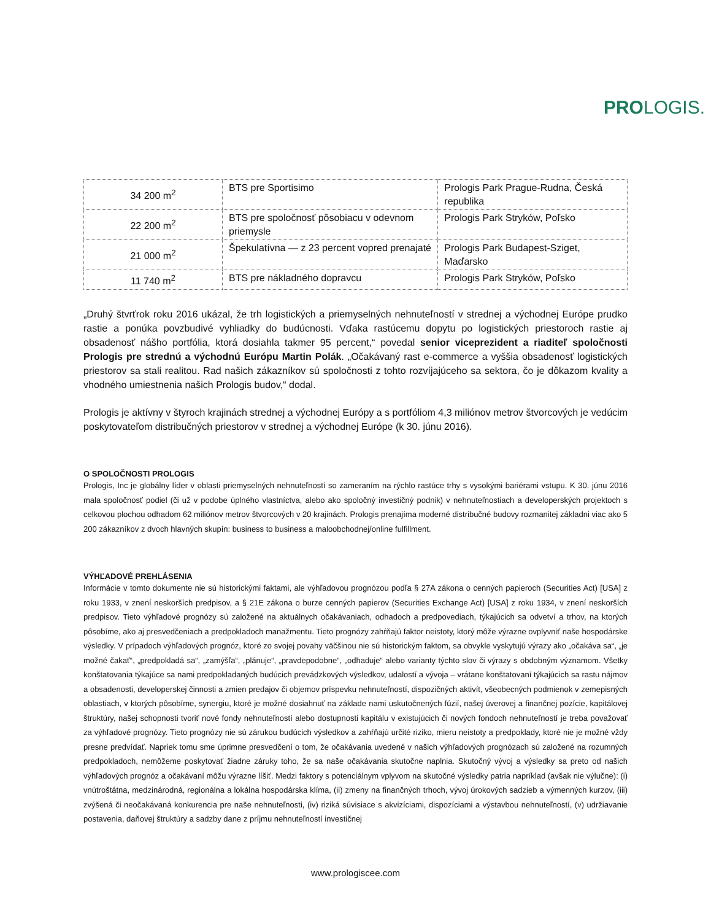PROLOGIS.
| 34 200 m<sup>2</sup> | BTS pre Sportisimo | Prologis Park Prague-Rudna, Česká republika |
| 22 200 m<sup>2</sup> | BTS pre spoločnosť pôsobiacu v odevnom priemysle | Prologis Park Stryków, Poľsko |
| 21 000 m<sup>2</sup> | Špekulatívna — z 23 percent vopred prenajaté | Prologis Park Budapest-Sziget, Maďarsko |
| 11 740 m<sup>2</sup> | BTS pre nákladného dopravcu | Prologis Park Stryków, Poľsko |
„Druhý štvrťrok roku 2016 ukázal, že trh logistických a priemyselných nehnuteľností v strednej a východnej Európe prudko rastie a ponúka povzbudivé vyhliadky do budúcnosti. Vďaka rastúcemu dopytu po logistických priestoroch rastie aj obsadenosť nášho portfólia, ktorá dosiahla takmer 95 percent,“ povedal senior viceprezident a riaditeľ spoločnosti Prologis pre strednú a východnú Európu Martin Polák. „Očakávaný rast e-commerce a vyššia obsadenosť logistických priestorov sa stali realitou. Rad našich zákazníkov sú spoločnosti z tohto rozvíjajúceho sa sektora, čo je dôkazom kvality a vhodného umiestnenia našich Prologis budov,“ dodal.
Prologis je aktívny v štyroch krajinách strednej a východnej Európy a s portfóliom 4,3 miliónov metrov štvorcových je vedúcim poskytovateľom distribučných priestorov v strednej a východnej Európe (k 30. júnu 2016).
O SPOLOČNOSTI PROLOGIS
Prologis, Inc je globálny líder v oblasti priemyselných nehnuteľností so zameraním na rýchlo rastúce trhy s vysokými bariérami vstupu. K 30. júnu 2016 mala spoločnosť podiel (či už v podobe úplného vlastníctva, alebo ako spoločný investičný podnik) v nehnuteľnostiach a developerských projektoch s celkovou plochou odhadom 62 miliónov metrov štvorcových v 20 krajinách. Prologis prenajíma moderné distribučné budovy rozmanitej základni viac ako 5 200 zákazníkov z dvoch hlavných skupín: business to business a maloobchodnej/online fulfillment.
VÝHĽADOVÉ PREHLÁSENIA
Informácie v tomto dokumente nie sú historickými faktami, ale výhľadovou prognózou podľa § 27A zákona o cenných papieroch (Securities Act) [USA] z roku 1933, v znení neskorších predpisov, a § 21E zákona o burze cenných papierov (Securities Exchange Act) [USA] z roku 1934, v znení neskorších predpisov. Tieto výhľadové prognózy sú založené na aktuálnych očakávaniach, odhadoch a predpovediach, týkajúcich sa odvetví a trhov, na ktorých pôsobíme, ako aj presvedčeniach a predpokladoch manažmentu. Tieto prognózy zahŕňajú faktor neistoty, ktorý môže výrazne ovplyvniť naše hospodárske výsledky. V prípadoch výhľadových prognóz, ktoré zo svojej povahy väčšinou nie sú historickým faktom, sa obvykle vyskytujú výrazy ako „očakáva sa“, „je možné čakať“, „predpokladá sa“, „zamýšľa“, „plánuje“, „pravdepodobne“, „odhaduje“ alebo varianty týchto slov či výrazy s obdobným významom. Všetky konštatovania týkajúce sa nami predpokladaných budúcich prevádzkových výsledkov, udalostí a vývoja – vrátane konštatovaní týkajúcich sa rastu nájmov a obsadenosti, developerskej činnosti a zmien predajov či objemov príspevku nehnuteľností, dispozičných aktivít, všeobecných podmienok v zemepisných oblastiach, v ktorých pôsobíme, synergiu, ktoré je možné dosiahnuť na základe nami uskutočnených fúzií, našej úverovej a finančnej pozície, kapitálovej štruktúry, našej schopnosti tvoriť nové fondy nehnuteľností alebo dostupnosti kapitálu v existujúcich či nových fondoch nehnuteľností je treba považovať za výhľadové prognózy. Tieto prognózy nie sú zárukou budúcich výsledkov a zahŕňajú určité riziko, mieru neistoty a predpoklady, ktoré nie je možné vždy presne predvídať. Napriek tomu sme úprimne presvedčení o tom, že očakávania uvedené v našich výhľadových prognózach sú založené na rozumných predpokladoch, nemôžeme poskytovať žiadne záruky toho, že sa naše očakávania skutočne naplnia. Skutočný vývoj a výsledky sa preto od našich výhľadových prognóz a očakávaní môžu výrazne líšiť. Medzi faktory s potenciálnym vplyvom na skutočné výsledky patria napríklad (avšak nie výlučne): (i) vnútroštátna, medzinárodná, regionálna a lokálna hospodárska klíma, (ii) zmeny na finančných trhoch, vývoj úrokových sadzieb a výmenných kurzov, (iii) zvýšená či neočakávaná konkurencia pre naše nehnuteľnosti, (iv) riziká súvisiace s akvizíciami, dispozíciami a výstavbou nehnuteľností, (v) udržiavanie postavenia, daňovej štruktúry a sadzby dane z príjmu nehnuteľností investičnej
www.prologiscee.com